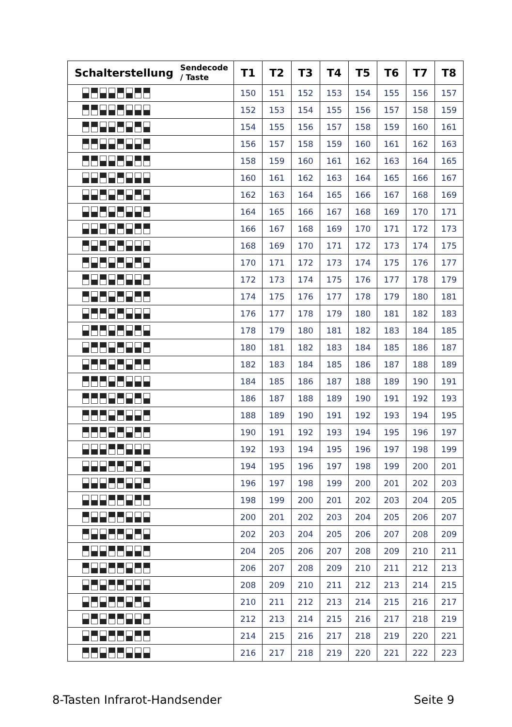| Schalterstellung | Sendecode / Taste | T1 | T2 | T3 | T4 | T5 | T6 | T7 | T8 |
| --- | --- | --- | --- | --- | --- | --- | --- | --- | --- |
| | | 150 | 151 | 152 | 153 | 154 | 155 | 156 | 157 |
| | | 152 | 153 | 154 | 155 | 156 | 157 | 158 | 159 |
| | | 154 | 155 | 156 | 157 | 158 | 159 | 160 | 161 |
| | | 156 | 157 | 158 | 159 | 160 | 161 | 162 | 163 |
| | | 158 | 159 | 160 | 161 | 162 | 163 | 164 | 165 |
| | | 160 | 161 | 162 | 163 | 164 | 165 | 166 | 167 |
| | | 162 | 163 | 164 | 165 | 166 | 167 | 168 | 169 |
| | | 164 | 165 | 166 | 167 | 168 | 169 | 170 | 171 |
| | | 166 | 167 | 168 | 169 | 170 | 171 | 172 | 173 |
| | | 168 | 169 | 170 | 171 | 172 | 173 | 174 | 175 |
| | | 170 | 171 | 172 | 173 | 174 | 175 | 176 | 177 |
| | | 172 | 173 | 174 | 175 | 176 | 177 | 178 | 179 |
| | | 174 | 175 | 176 | 177 | 178 | 179 | 180 | 181 |
| | | 176 | 177 | 178 | 179 | 180 | 181 | 182 | 183 |
| | | 178 | 179 | 180 | 181 | 182 | 183 | 184 | 185 |
| | | 180 | 181 | 182 | 183 | 184 | 185 | 186 | 187 |
| | | 182 | 183 | 184 | 185 | 186 | 187 | 188 | 189 |
| | | 184 | 185 | 186 | 187 | 188 | 189 | 190 | 191 |
| | | 186 | 187 | 188 | 189 | 190 | 191 | 192 | 193 |
| | | 188 | 189 | 190 | 191 | 192 | 193 | 194 | 195 |
| | | 190 | 191 | 192 | 193 | 194 | 195 | 196 | 197 |
| | | 192 | 193 | 194 | 195 | 196 | 197 | 198 | 199 |
| | | 194 | 195 | 196 | 197 | 198 | 199 | 200 | 201 |
| | | 196 | 197 | 198 | 199 | 200 | 201 | 202 | 203 |
| | | 198 | 199 | 200 | 201 | 202 | 203 | 204 | 205 |
| | | 200 | 201 | 202 | 203 | 204 | 205 | 206 | 207 |
| | | 202 | 203 | 204 | 205 | 206 | 207 | 208 | 209 |
| | | 204 | 205 | 206 | 207 | 208 | 209 | 210 | 211 |
| | | 206 | 207 | 208 | 209 | 210 | 211 | 212 | 213 |
| | | 208 | 209 | 210 | 211 | 212 | 213 | 214 | 215 |
| | | 210 | 211 | 212 | 213 | 214 | 215 | 216 | 217 |
| | | 212 | 213 | 214 | 215 | 216 | 217 | 218 | 219 |
| | | 214 | 215 | 216 | 217 | 218 | 219 | 220 | 221 |
| | | 216 | 217 | 218 | 219 | 220 | 221 | 222 | 223 |
8-Tasten Infrarot-Handsender Seite 9